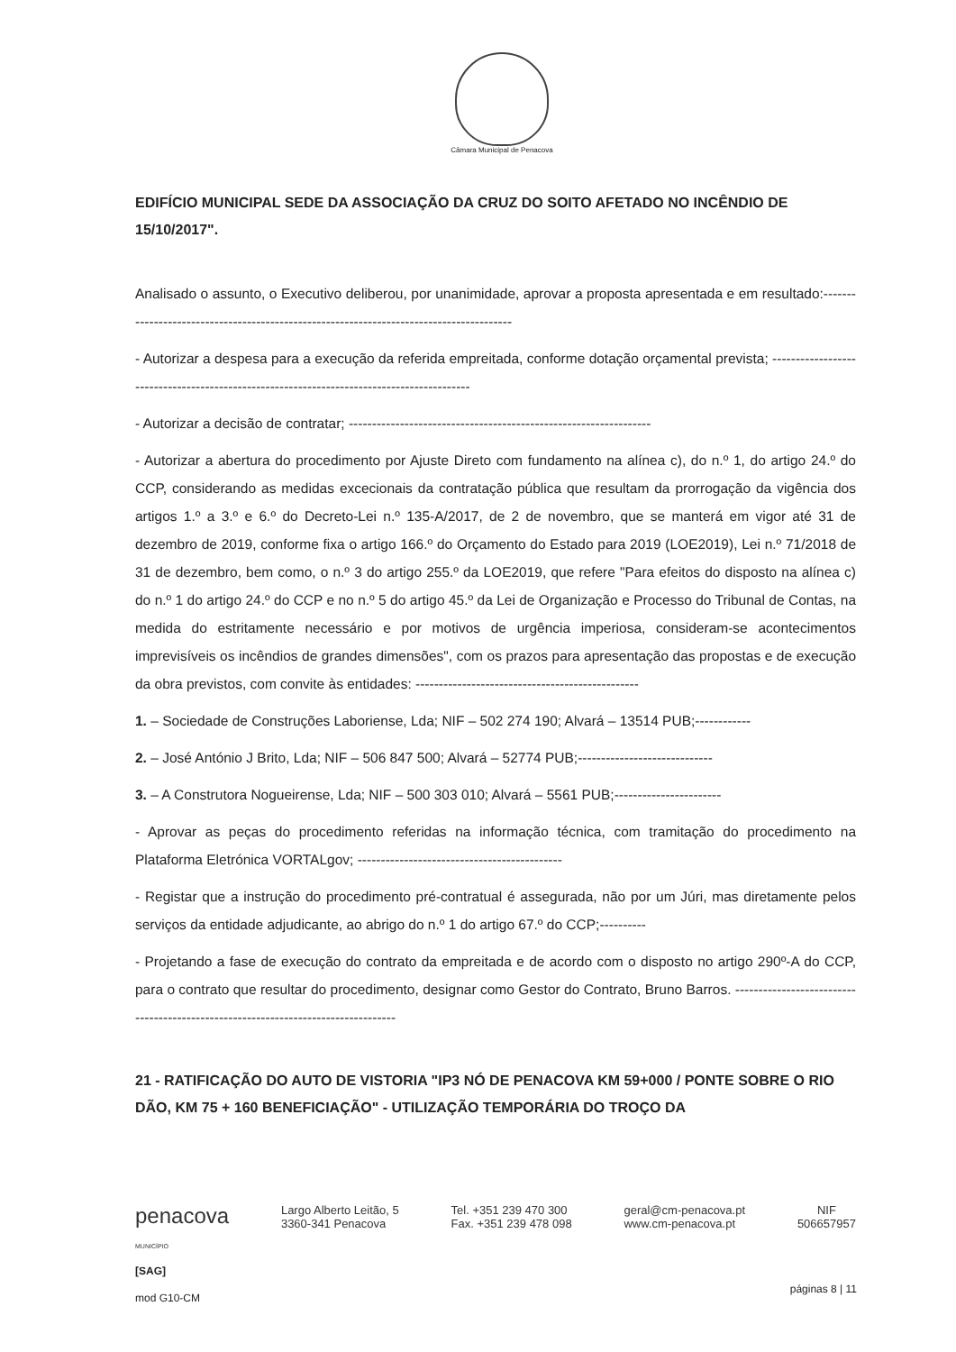Câmara Municipal de Penacova
EDIFÍCIO MUNICIPAL SEDE DA ASSOCIAÇÃO DA CRUZ DO SOITO AFETADO NO INCÊNDIO DE 15/10/2017".
Analisado o assunto, o Executivo deliberou, por unanimidade, aprovar a proposta apresentada e em resultado:----------------------------------------------------------------------------------------
- Autorizar a despesa para a execução da referida empreitada, conforme dotação orçamental prevista; ------------------------------------------------------------------------------------------
- Autorizar a decisão de contratar; -----------------------------------------------------------------
- Autorizar a abertura do procedimento por Ajuste Direto com fundamento na alínea c), do n.º 1, do artigo 24.º do CCP, considerando as medidas excecionais da contratação pública que resultam da prorrogação da vigência dos artigos 1.º a 3.º e 6.º do Decreto-Lei n.º 135-A/2017, de 2 de novembro, que se manterá em vigor até 31 de dezembro de 2019, conforme fixa o artigo 166.º do Orçamento do Estado para 2019 (LOE2019), Lei n.º 71/2018 de 31 de dezembro, bem como, o n.º 3 do artigo 255.º da LOE2019, que refere "Para efeitos do disposto na alínea c) do n.º 1 do artigo 24.º do CCP e no n.º 5 do artigo 45.º da Lei de Organização e Processo do Tribunal de Contas, na medida do estritamente necessário e por motivos de urgência imperiosa, consideram-se acontecimentos imprevisíveis os incêndios de grandes dimensões", com os prazos para apresentação das propostas e de execução da obra previstos, com convite às entidades: ------------------------------------------------
1. – Sociedade de Construções Laboriense, Lda; NIF – 502 274 190; Alvará – 13514 PUB;------------
2. – José António J Brito, Lda; NIF – 506 847 500; Alvará – 52774 PUB;-----------------------------
3. – A Construtora Nogueirense, Lda; NIF – 500 303 010; Alvará – 5561 PUB;-----------------------
- Aprovar as peças do procedimento referidas na informação técnica, com tramitação do procedimento na Plataforma Eletrónica VORTALgov; --------------------------------------------
- Registar que a instrução do procedimento pré-contratual é assegurada, não por um Júri, mas diretamente pelos serviços da entidade adjudicante, ao abrigo do n.º 1 do artigo 67.º do CCP;----------
- Projetando a fase de execução do contrato da empreitada e de acordo com o disposto no artigo 290º-A do CCP, para o contrato que resultar do procedimento, designar como Gestor do Contrato, Bruno Barros. ----------------------------------------------------------------------------------
21 - RATIFICAÇÃO DO AUTO DE VISTORIA "IP3 NÓ DE PENACOVA KM 59+000 / PONTE SOBRE O RIO DÃO, KM 75 + 160 BENEFICIAÇÃO" - UTILIZAÇÃO TEMPORÁRIA DO TROÇO DA
penacova
MUNICÍPIO
Largo Alberto Leitão, 5
3360-341 Penacova
Tel. +351 239 470 300
Fax. +351 239 478 098
geral@cm-penacova.pt
www.cm-penacova.pt
NIF
506657957
[SAG]
mod G10-CM
páginas 8 | 11